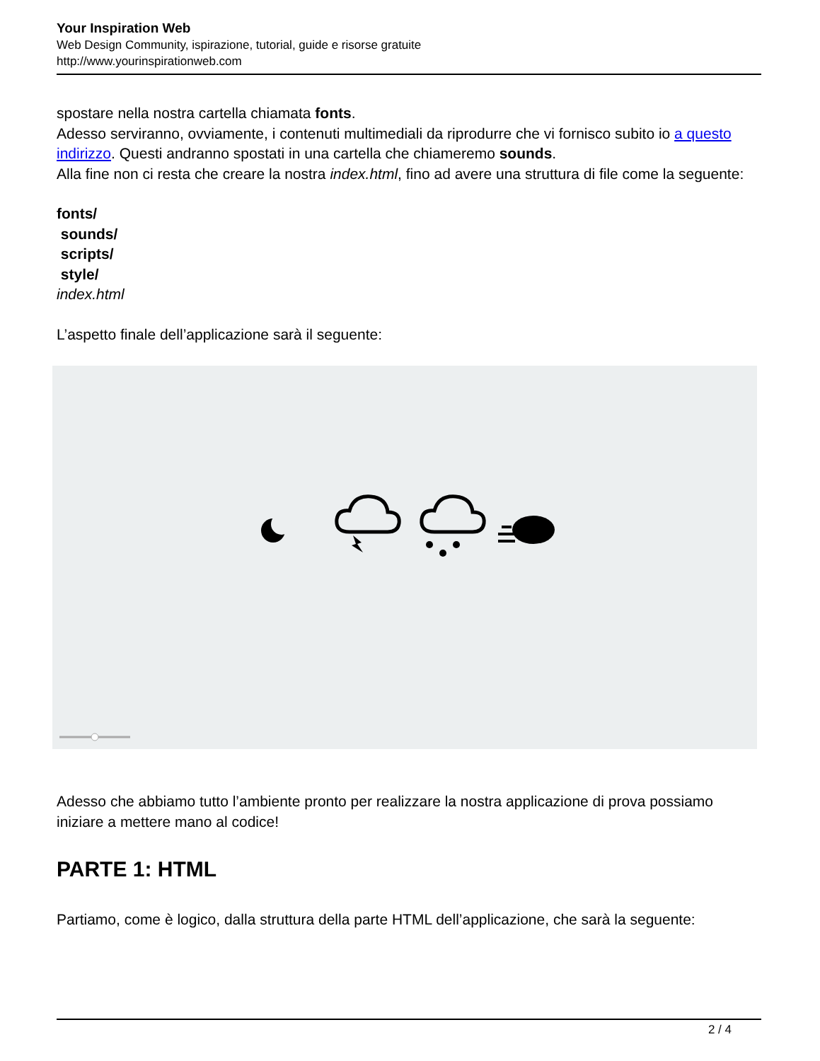Your Inspiration Web
Web Design Community, ispirazione, tutorial, guide e risorse gratuite
http://www.yourinspirationweb.com
spostare nella nostra cartella chiamata fonts.
Adesso serviranno, ovviamente, i contenuti multimediali da riprodurre che vi fornisco subito io a questo indirizzo. Questi andranno spostati in una cartella che chiameremo sounds.
Alla fine non ci resta che creare la nostra index.html, fino ad avere una struttura di file come la seguente:
fonts/
sounds/
scripts/
style/
index.html
L’aspetto finale dell’applicazione sarà il seguente:
Adesso che abbiamo tutto l’ambiente pronto per realizzare la nostra applicazione di prova possiamo iniziare a mettere mano al codice!
PARTE 1: HTML
Partiamo, come è logico, dalla struttura della parte HTML dell’applicazione, che sarà la seguente:
2 / 4